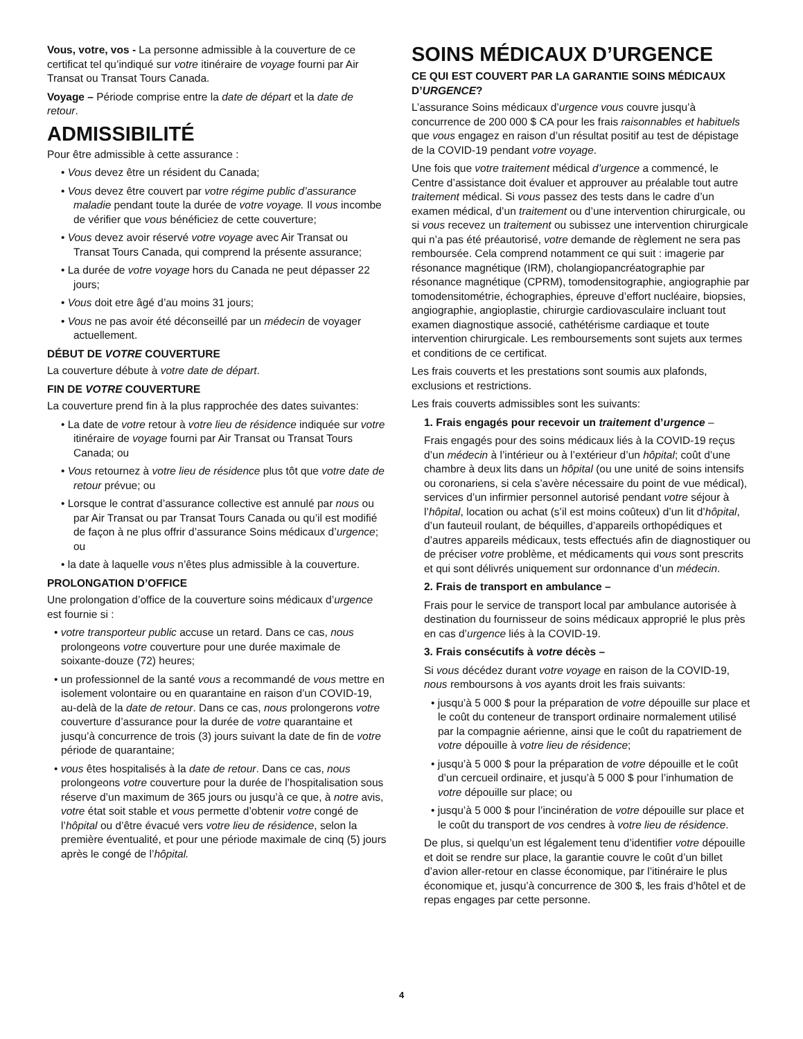Vous, votre, vos - La personne admissible à la couverture de ce certificat tel qu’indiqué sur votre itinéraire de voyage fourni par Air Transat ou Transat Tours Canada.
Voyage – Période comprise entre la date de départ et la date de retour.
ADMISSIBILITÉ
Pour être admissible à cette assurance :
• Vous devez être un résident du Canada;
• Vous devez être couvert par votre régime public d’assurance maladie pendant toute la durée de votre voyage. Il vous incombe de vérifier que vous bénéficiez de cette couverture;
• Vous devez avoir réservé votre voyage avec Air Transat ou Transat Tours Canada, qui comprend la présente assurance;
• La durée de votre voyage hors du Canada ne peut dépasser 22 jours;
• Vous doit etre âgé d’au moins 31 jours;
• Vous ne pas avoir été déconseillé par un médecin de voyager actuellement.
DÉBUT DE VOTRE COUVERTURE
La couverture débute à votre date de départ.
FIN DE VOTRE COUVERTURE
La couverture prend fin à la plus rapprochée des dates suivantes:
• La date de votre retour à votre lieu de résidence indiquée sur votre itinéraire de voyage fourni par Air Transat ou Transat Tours Canada; ou
• Vous retournez à votre lieu de résidence plus tôt que votre date de retour prévue; ou
• Lorsque le contrat d’assurance collective est annulé par nous ou par Air Transat ou par Transat Tours Canada ou qu’il est modifié de façon à ne plus offrir d’assurance Soins médicaux d’urgence; ou
• la date à laquelle vous n’êtes plus admissible à la couverture.
PROLONGATION D’OFFICE
Une prolongation d’office de la couverture soins médicaux d’urgence est fournie si :
• votre transporteur public accuse un retard. Dans ce cas, nous prolongeons votre couverture pour une durée maximale de soixante-douze (72) heures;
• un professionnel de la santé vous a recommandé de vous mettre en isolement volontaire ou en quarantaine en raison d’un COVID-19, au-delà de la date de retour. Dans ce cas, nous prolongerons votre couverture d’assurance pour la durée de votre quarantaine et jusqu’à concurrence de trois (3) jours suivant la date de fin de votre période de quarantaine;
• vous êtes hospitalisés à la date de retour. Dans ce cas, nous prolongeons votre couverture pour la durée de l’hospitalisation sous réserve d’un maximum de 365 jours ou jusqu’à ce que, à notre avis, votre état soit stable et vous permette d’obtenir votre congé de l’hôpital ou d’être évacué vers votre lieu de résidence, selon la première éventualité, et pour une période maximale de cinq (5) jours après le congé de l’hôpital.
SOINS MÉDICAUX D’URGENCE
CE QUI EST COUVERT PAR LA GARANTIE SOINS MÉDICAUX D’URGENCE?
L’assurance Soins médicaux d’urgence vous couvre jusqu’à concurrence de 200 000 $ CA pour les frais raisonnables et habituels que vous engagez en raison d’un résultat positif au test de dépistage de la COVID-19 pendant votre voyage.
Une fois que votre traitement médical d’urgence a commencé, le Centre d’assistance doit évaluer et approuver au préalable tout autre traitement médical. Si vous passez des tests dans le cadre d’un examen médical, d’un traitement ou d’une intervention chirurgicale, ou si vous recevez un traitement ou subissez une intervention chirurgicale qui n’a pas été préautorisé, votre demande de règlement ne sera pas remboursée. Cela comprend notamment ce qui suit : imagerie par résonance magnétique (IRM), cholangiopancréatographie par résonance magnétique (CPRM), tomodensitographie, angiographie par tomodensitométrie, échographies, épreuve d’effort nucléaire, biopsies, angiographie, angioplastie, chirurgie cardiovasculaire incluant tout examen diagnostique associé, cathétérisme cardiaque et toute intervention chirurgicale. Les remboursements sont sujets aux termes et conditions de ce certificat.
Les frais couverts et les prestations sont soumis aux plafonds, exclusions et restrictions.
Les frais couverts admissibles sont les suivants:
1. Frais engagés pour recevoir un traitement d’urgence –
Frais engagés pour des soins médicaux liés à la COVID-19 reçus d’un médecin à l’intérieur ou à l’extérieur d’un hôpital; coût d’une chambre à deux lits dans un hôpital (ou une unité de soins intensifs ou coronariens, si cela s’avère nécessaire du point de vue médical), services d’un infirmier personnel autorisé pendant votre séjour à l’hôpital, location ou achat (s’il est moins coûteux) d’un lit d’hôpital, d’un fauteuil roulant, de béquilles, d’appareils orthopédiques et d’autres appareils médicaux, tests effectués afin de diagnostiquer ou de préciser votre problème, et médicaments qui vous sont prescrits et qui sont délivrés uniquement sur ordonnance d’un médecin.
2. Frais de transport en ambulance –
Frais pour le service de transport local par ambulance autorisée à destination du fournisseur de soins médicaux approprié le plus près en cas d’urgence liés à la COVID-19.
3. Frais consécutifs à votre décès –
Si vous décédez durant votre voyage en raison de la COVID-19, nous remboursons à vos ayants droit les frais suivants:
• jusqu’à 5 000 $ pour la préparation de votre dépouille sur place et le coût du conteneur de transport ordinaire normalement utilisé par la compagnie aérienne, ainsi que le coût du rapatriement de votre dépouille à votre lieu de résidence;
• jusqu’à 5 000 $ pour la préparation de votre dépouille et le coût d’un cercueil ordinaire, et jusqu’à 5 000 $ pour l’inhumation de votre dépouille sur place; ou
• jusqu’à 5 000 $ pour l’incinération de votre dépouille sur place et le coût du transport de vos cendres à votre lieu de résidence.
De plus, si quelqu’un est légalement tenu d’identifier votre dépouille et doit se rendre sur place, la garantie couvre le coût d’un billet d’avion aller-retour en classe économique, par l’itinéraire le plus économique et, jusqu’à concurrence de 300 $, les frais d’hôtel et de repas engages par cette personne.
4